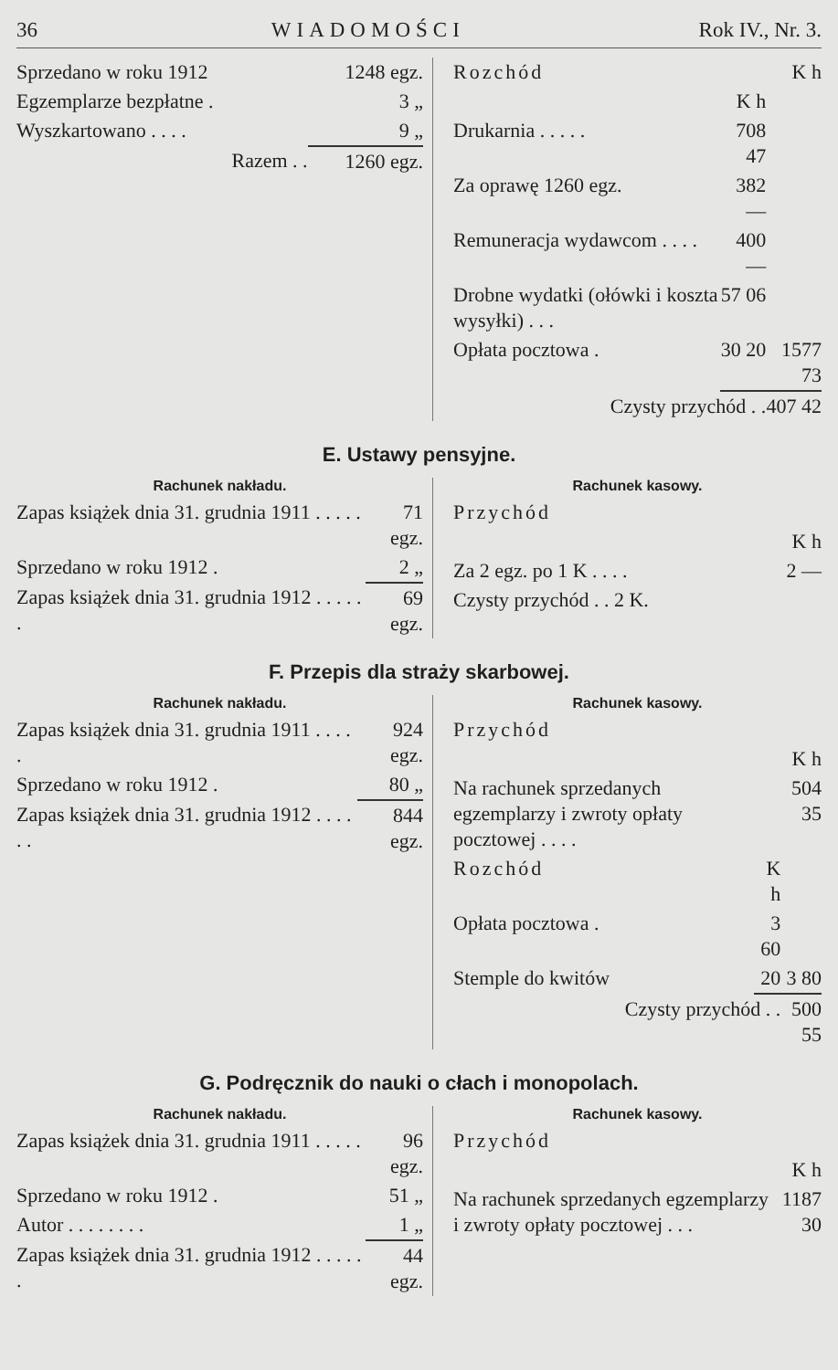36 WIADOMOŚCI Rok IV., Nr. 3.
| Sprzedano w roku 1912 | 1248 egz. |
| Egzemplarze bezpłatne . | 3 „ |
| Wyszkartowano . . . . | 9 „ |
| Razem . . | 1260 egz. |
| Rozchód | | K h |
| | K h | |
| Drukarnia . . . . . | 708 47 | |
| Za oprawę 1260 egz. | 382 — | |
| Remuneracja wydawcom . . . . | 400 — | |
| Drobne wydatki (ołówki i koszta wysyłki) . . . | 57 06 | |
| Opłata pocztowa . | 30 20 | 1577 73 |
| Czysty przychód . . | | 407 42 |
E. Ustawy pensyjne.
Rachunek nakładu.
| Zapas książek dnia 31. grudnia 1911 . . . . . | 71 egz. |
| Sprzedano w roku 1912 . | 2 „ |
| Zapas książek dnia 31. grudnia 1912 . . . . . . | 69 egz. |
Rachunek kasowy.
| Przychód | |
| | K h |
| Za 2 egz. po 1 K . . . . | 2 — |
| Czysty przychód . . 2 K. | |
F. Przepis dla straży skarbowej.
Rachunek nakładu.
| Zapas książek dnia 31. grudnia 1911 . . . . . | 924 egz. |
| Sprzedano w roku 1912 . | 80 „ |
| Zapas książek dnia 31. grudnia 1912 . . . . . . | 844 egz. |
Rachunek kasowy.
| Przychód | | |
| | | K h |
| Na rachunek sprzedanych egzemplarzy i zwroty opłaty pocztowej . . . . | | 504 35 |
| Rozchód | K h | |
| Opłata pocztowa . | 3 60 | |
| Stemple do kwitów | 20 | 3 80 |
| Czysty przychód . . | | 500 55 |
G. Podręcznik do nauki o cłach i monopolach.
Rachunek nakładu.
| Zapas książek dnia 31. grudnia 1911 . . . . . | 96 egz. |
| Sprzedano w roku 1912 . | 51 „ |
| Autor . . . . . . . . | 1 „ |
| Zapas książek dnia 31. grudnia 1912 . . . . . . | 44 egz. |
Rachunek kasowy.
| Przychód | |
| | K h |
| Na rachunek sprzedanych egzemplarzy i zwroty opłaty pocztowej . . . | 1187 30 |